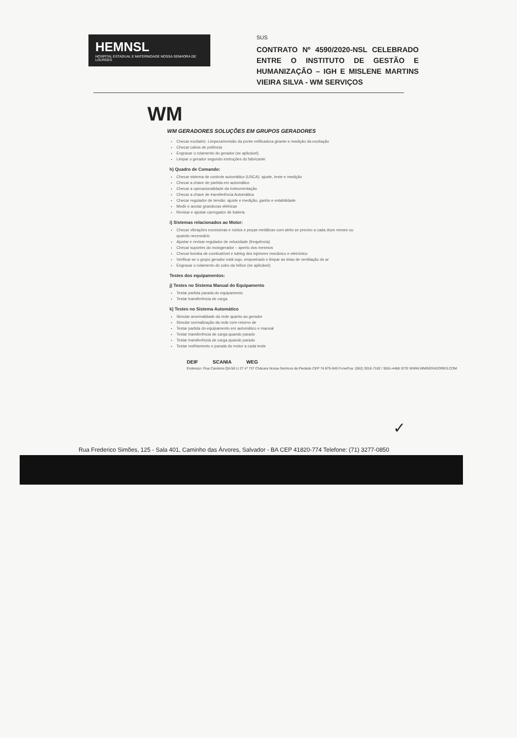HEMNSL
HOSPITAL ESTADUAL E MATERNIDADE NOSSA SENHORA DE LOURDES
SUS
CONTRATO Nº 4590/2020-NSL CELEBRADO ENTRE O INSTITUTO DE GESTÃO E HUMANIZAÇÃO – IGH E MISLENE MARTINS VIEIRA SILVA - WM SERVIÇOS
WM
WM GERADORES SOLUÇÕES EM GRUPOS GERADORES
Checar excitatriz. Limpeza/revisão da ponte retificadora girante e medição da excitação
Checar cabos de potência
Engraxar o rolamento do gerador (se aplicável)
Limpar o gerador segundo instruções do fabricante
h) Quadro de Comando:
Checar sistema de controle automático (USCA): ajuste, teste e medição
Checar a chave de partida em automático
Checar a operacionalidade da instrumentação
Checar a chave de transferência Automática
Checar regulador de tensão: ajuste e medição, ganho e estabilidade
Medir e anotar grandezas elétricas
Revisar e ajustar carregador de bateria
i) Sistemas relacionados ao Motor:
Checar vibrações excessivas e ruídos e peças metálicas com atrito se preciso a cada doze meses ou quando necessário
Ajustar e revisar regulador de velocidade (frequência)
Checar suportes do motogerador – aperto dos mesmos
Checar bomba de combustível e tubing dos injetores mecânico e eletrônico
Verificar se o grupo gerador está sujo, empoeirado e limpar as telas de ventilação de ar
Engraxar o rolamento do cubo da hélice (se aplicável)
Testes dos equipamentos:
j) Testes no Sistema Manual do Equipamento
Testar partida parada do equipamento
Testar transferência de carga
k) Testes no Sistema Automático
Simular anormalidade da rede quanto ao gerador
Simular normalização da rede com retorno de
Testar partida do equipamento em automático e manual
Testar transferência de carga quando parado
Testar transferência de carga quando parado
Testar resfriamento e parada do motor a cada teste
DEIF SCANIA WEG
Endereço: Rua Canários Qd-58 Lt 27 nº 737 Chácara Nossa Senhora da Piedade CEP 74.875-045 Fone/Fax: (062) 3016-7182 / 5551-4486 SITE WWW.WMGERADORES.COM
✓
Rua Frederico Simões, 125 - Sala 401, Caminho das Árvores, Salvador - BA CEP 41820-774 Telefone: (71) 3277-0850